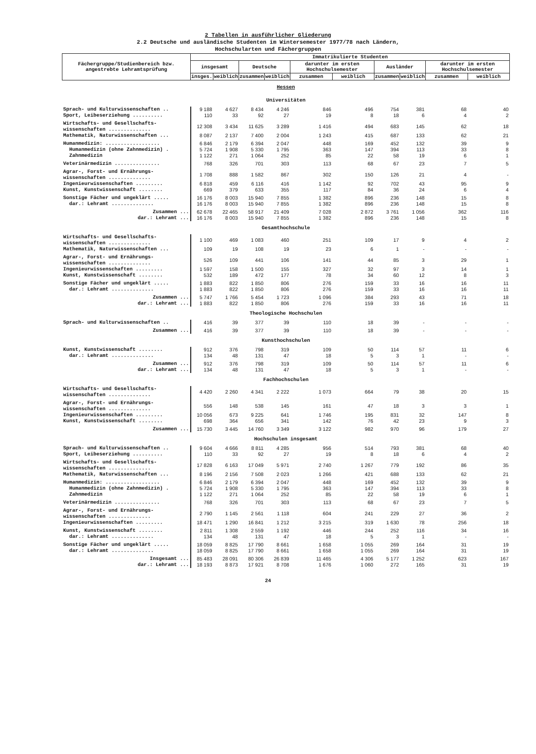2 Tabellen in ausführlicher Gliederung
2.2 Deutsche und ausländische Studenten im Wintersemester 1977/78 nach Ländern,
Hochschularten und Fächergruppen
| Fächergruppe/Studienbereich bzw. angestrebte Lehramtsprüfung | Immatrikulierte Studenten | | | | | | | | | |
| --- | --- | --- | --- | --- | --- | --- | --- | --- | --- | --- |
| | insgesamt | | Deutsche | | darunter im ersten Hochschulsemester | | Ausländer | | darunter im ersten Hochschulsemester | |
| | insges. | weiblich | zusammen | weiblich | zusammen | weiblich | zusammen | weiblich | zusammen | weiblich |
| Hessen | | | | | | | | | | |
| Universitäten | | | | | | | | | | |
| Sprach- und Kulturwissenschaften .. | 9 188 | 4 627 | 8 434 | 4 246 | 846 | 496 | 754 | 381 | 68 | 40 |
| Sport, Leibeserziehung .......... | 110 | 33 | 92 | 27 | 19 | 8 | 18 | 6 | 4 | 2 |
| Wirtschafts- und Gesellschafts- wissenschaften .............. | 12 308 | 3 434 | 11 625 | 3 289 | 1 416 | 494 | 683 | 145 | 62 | 18 |
| Mathematik, Naturwissenschaften ... | 8 087 | 2 137 | 7 400 | 2 004 | 1 243 | 415 | 687 | 133 | 62 | 21 |
| Humanmedizin: .................. | 6 846 | 2 179 | 6 394 | 2 047 | 448 | 169 | 452 | 132 | 39 | 9 |
| Humanmedizin (ohne Zahnmedizin) . | 5 724 | 1 908 | 5 330 | 1 795 | 363 | 147 | 394 | 113 | 33 | 8 |
| Zahnmedizin | 1 122 | 271 | 1 064 | 252 | 85 | 22 | 58 | 19 | 6 | 1 |
| Veterinärmedizin ............... | 768 | 326 | 701 | 303 | 113 | 68 | 67 | 23 | 7 | 5 |
| Agrar-, Forst- und Ernährungs- wissenschaften .............. | 1 708 | 888 | 1 582 | 867 | 302 | 150 | 126 | 21 | 4 | - |
| Ingenieurwissenschaften ......... | 6 818 | 459 | 6 116 | 416 | 1 142 | 92 | 702 | 43 | 95 | 9 |
| Kunst, Kunstwissenschaft ........ | 669 | 379 | 633 | 355 | 117 | 84 | 36 | 24 | 6 | 4 |
| Sonstige Fächer und ungeklärt ..... | 16 176 | 8 003 | 15 940 | 7 855 | 1 382 | 896 | 236 | 148 | 15 | 8 |
| dar.: Lehramt .............. | 16 176 | 8 003 | 15 940 | 7 855 | 1 382 | 896 | 236 | 148 | 15 | 8 |
| Zusammen ... | 62 678 | 22 465 | 58 917 | 21 409 | 7 028 | 2 872 | 3 761 | 1 056 | 362 | 116 |
| dar.: Lehramt ... | 16 176 | 8 003 | 15 940 | 7 855 | 1 382 | 896 | 236 | 148 | 15 | 8 |
| Gesamthochschule | | | | | | | | | | |
| Wirtschafts- und Gesellschafts- wissenschaften .............. | 1 100 | 469 | 1 083 | 460 | 251 | 109 | 17 | 9 | 4 | 2 |
| Mathematik, Naturwissenschaften ... | 109 | 19 | 108 | 19 | 23 | 6 | 1 | - | - | - |
| Agrar-, Forst- und Ernährungs- wissenschaften .............. | 526 | 109 | 441 | 106 | 141 | 44 | 85 | 3 | 29 | 1 |
| Ingenieurwissenschaften ......... | 1 597 | 158 | 1 500 | 155 | 327 | 32 | 97 | 3 | 14 | 1 |
| Kunst, Kunstwissenschaft ........ | 532 | 189 | 472 | 177 | 78 | 34 | 60 | 12 | 8 | 3 |
| Sonstige Fächer und ungeklärt ..... | 1 883 | 822 | 1 850 | 806 | 276 | 159 | 33 | 16 | 16 | 11 |
| dar.: Lehramt .............. | 1 883 | 822 | 1 850 | 806 | 276 | 159 | 33 | 16 | 16 | 11 |
| Zusammen ... | 5 747 | 1 766 | 5 454 | 1 723 | 1 096 | 384 | 293 | 43 | 71 | 18 |
| dar.: Lehramt ... | 1 883 | 822 | 1 850 | 806 | 276 | 159 | 33 | 16 | 16 | 11 |
| Theologische Hochschulen | | | | | | | | | | |
| Sprach- und Kulturwissenschaften .. | 416 | 39 | 377 | 39 | 110 | 18 | 39 | - | - | - |
| Zusammen ... | 416 | 39 | 377 | 39 | 110 | 18 | 39 | - | - | - |
| Kunsthochschulen | | | | | | | | | | |
| Kunst, Kunstwissenschaft ........ | 912 | 376 | 798 | 319 | 109 | 50 | 114 | 57 | 11 | 6 |
| dar.: Lehramt .............. | 134 | 48 | 131 | 47 | 18 | 5 | 3 | 1 | - | - |
| Zusammen ... | 912 | 376 | 798 | 319 | 109 | 50 | 114 | 57 | 11 | 6 |
| dar.: Lehramt ... | 134 | 48 | 131 | 47 | 18 | 5 | 3 | 1 | - | - |
| Fachhochschulen | | | | | | | | | | |
| Wirtschafts- und Gesellschafts- wissenschaften .............. | 4 420 | 2 260 | 4 341 | 2 222 | 1 073 | 664 | 79 | 38 | 20 | 15 |
| Agrar-, Forst- und Ernährungs- wissenschaften .............. | 556 | 148 | 538 | 145 | 161 | 47 | 18 | 3 | 3 | 1 |
| Ingenieurwissenschaften ......... | 10 056 | 673 | 9 225 | 641 | 1 746 | 195 | 831 | 32 | 147 | 8 |
| Kunst, Kunstwissenschaft ........ | 698 | 364 | 656 | 341 | 142 | 76 | 42 | 23 | 9 | 3 |
| Zusammen ... | 15 730 | 3 445 | 14 760 | 3 349 | 3 122 | 982 | 970 | 96 | 179 | 27 |
| Hochschulen insgesamt | | | | | | | | | | |
| Sprach- und Kulturwissenschaften .. | 9 604 | 4 666 | 8 811 | 4 285 | 956 | 514 | 793 | 381 | 68 | 40 |
| Sport, Leibeserziehung .......... | 110 | 33 | 92 | 27 | 19 | 8 | 18 | 6 | 4 | 2 |
| Wirtschafts- und Gesellschafts- wissenschaften .............. | 17 828 | 6 163 | 17 049 | 5 971 | 2 740 | 1 267 | 779 | 192 | 86 | 35 |
| Mathematik, Naturwissenschaften ... | 8 196 | 2 156 | 7 508 | 2 023 | 1 266 | 421 | 688 | 133 | 62 | 21 |
| Humanmedizin: .................. | 6 846 | 2 179 | 6 394 | 2 047 | 448 | 169 | 452 | 132 | 39 | 9 |
| Humanmedizin (ohne Zahnmedizin) . | 5 724 | 1 908 | 5 330 | 1 795 | 363 | 147 | 394 | 113 | 33 | 8 |
| Zahnmedizin | 1 122 | 271 | 1 064 | 252 | 85 | 22 | 58 | 19 | 6 | 1 |
| Veterinärmedizin ............... | 768 | 326 | 701 | 303 | 113 | 68 | 67 | 23 | 7 | 5 |
| Agrar-, Forst- und Ernährungs- wissenschaften .............. | 2 790 | 1 145 | 2 561 | 1 118 | 604 | 241 | 229 | 27 | 36 | 2 |
| Ingenieurwissenschaften ......... | 18 471 | 1 290 | 16 841 | 1 212 | 3 215 | 319 | 1 630 | 78 | 256 | 18 |
| Kunst, Kunstwissenschaft ........ | 2 811 | 1 308 | 2 559 | 1 192 | 446 | 244 | 252 | 116 | 34 | 16 |
| dar.: Lehramt .............. | 134 | 48 | 131 | 47 | 18 | 5 | 3 | 1 | - | - |
| Sonstige Fächer und ungeklärt ..... | 18 059 | 8 825 | 17 790 | 8 661 | 1 658 | 1 055 | 269 | 164 | 31 | 19 |
| dar.: Lehramt .............. | 18 059 | 8 825 | 17 790 | 8 661 | 1 658 | 1 055 | 269 | 164 | 31 | 19 |
| Insgesamt ... | 85 483 | 28 091 | 80 306 | 26 839 | 11 465 | 4 306 | 5 177 | 1 252 | 623 | 167 |
| dar.: Lehramt ... | 18 193 | 8 873 | 17 921 | 8 708 | 1 676 | 1 060 | 272 | 165 | 31 | 19 |
24